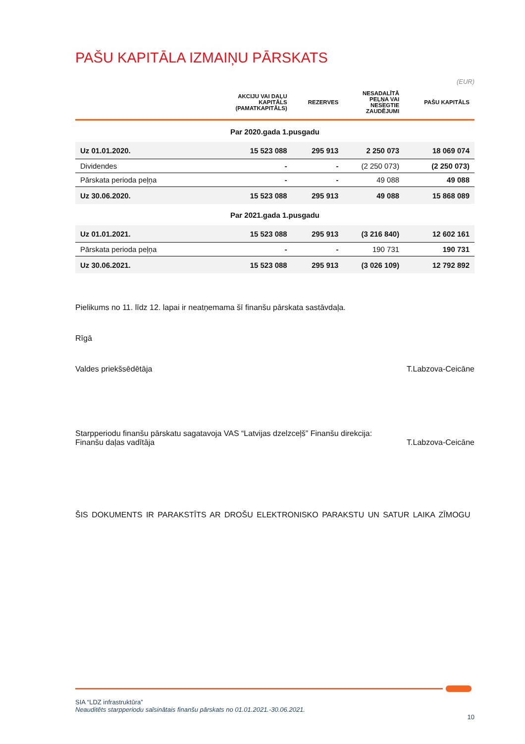PAŠU KAPITĀLA IZMAIŅU PĀRSKATS
(EUR)
| | AKCIJU VAI DAĻU KAPITĀLS (PAMATKAPITĀLS) | REZERVES | NESADALĪTĀ PEĻŅA VAI NESEGTIE ZAUDĒJUMI | PAŠU KAPITĀLS |
| --- | --- | --- | --- | --- |
| Par 2020.gada 1.pusgadu | | | | |
| Uz 01.01.2020. | 15 523 088 | 295 913 | 2 250 073 | 18 069 074 |
| Dividendes | - | - | (2 250 073) | (2 250 073) |
| Pārskata perioda peļņa | - | - | 49 088 | 49 088 |
| Uz 30.06.2020. | 15 523 088 | 295 913 | 49 088 | 15 868 089 |
| Par 2021.gada 1.pusgadu | | | | |
| Uz 01.01.2021. | 15 523 088 | 295 913 | (3 216 840) | 12 602 161 |
| Pārskata perioda peļņa | - | - | 190 731 | 190 731 |
| Uz 30.06.2021. | 15 523 088 | 295 913 | (3 026 109) | 12 792 892 |
Pielikums no 11. līdz 12. lapai ir neatņemama šī finanšu pārskata sastāvdaļa.
Rīgā
Valdes priekšsēdētāja T.Labzova-Ceicāne
Starpperiodu finanšu pārskatu sagatavoja VAS “Latvijas dzelzceļš” Finanšu direkcija:
Finanšu daļas vadītāja T.Labzova-Ceicāne
ŠIS DOKUMENTS IR PARAKSTĪTS AR DROŠU ELEKTRONISKO PARAKSTU UN SATUR LAIKA ZĪMOGU
SIA “LDZ infrastruktūra”
Neauditēts starpperiodu saīsinātais finanšu pārskats no 01.01.2021.-30.06.2021.
10